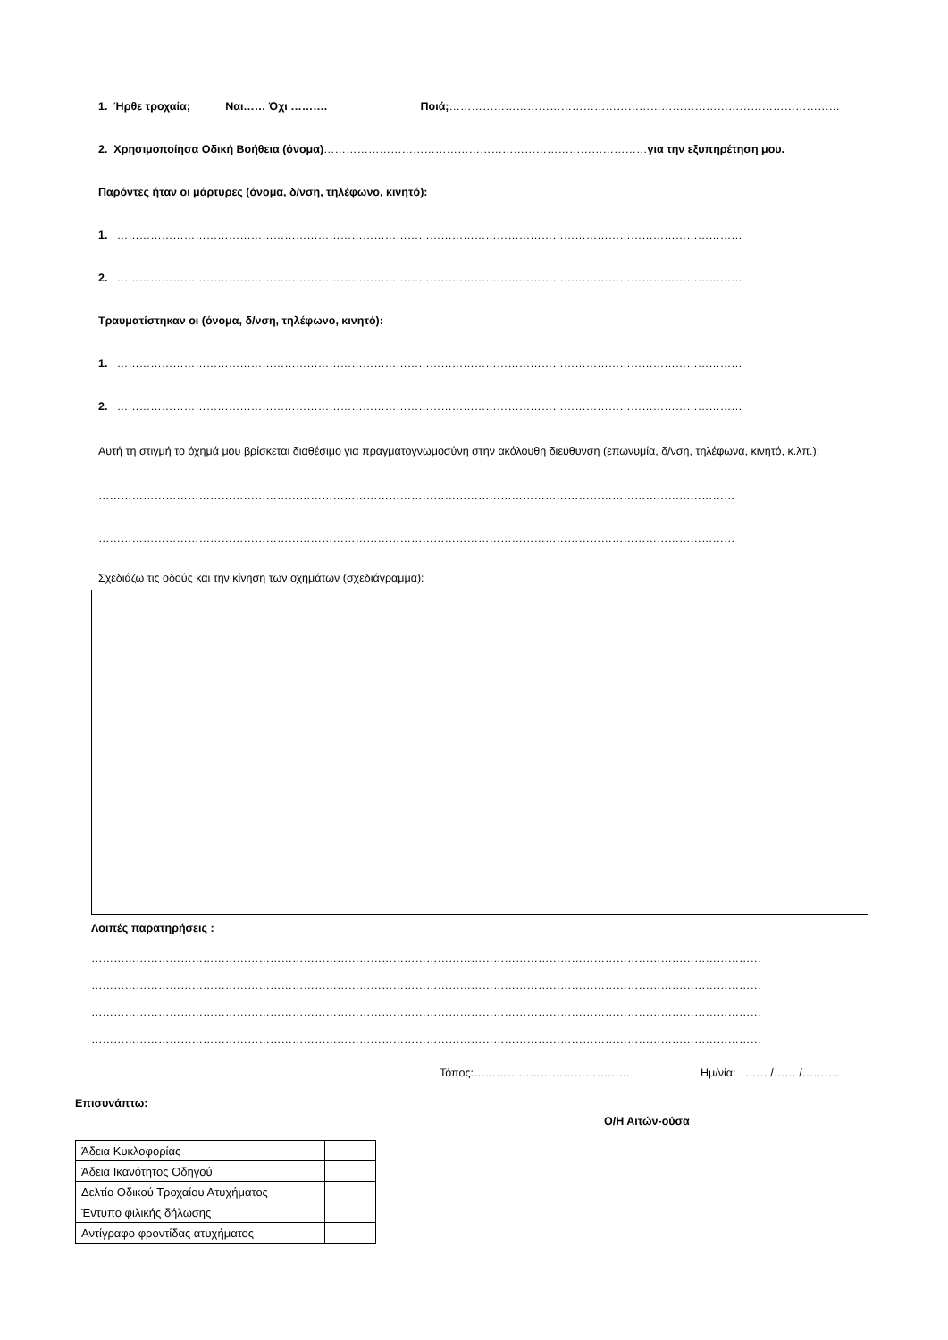1. Ήρθε τροχαία; Ναι…… Όχι ………. Ποιά; ……………………………………………………………………………………………
2. Χρησιμοποίησα Οδική Βοήθεια (όνομα)……………………………………………………………………………για την εξυπηρέτηση μου.
Παρόντες ήταν οι μάρτυρες (όνομα, δ/νση, τηλέφωνο, κινητό):
1. ……………………………………………………………………………………………………………………………………………………
2. ……………………………………………………………………………………………………………………………………………………
Τραυματίστηκαν οι (όνομα, δ/νση, τηλέφωνο, κινητό):
1. ……………………………………………………………………………………………………………………………………………………
2. ……………………………………………………………………………………………………………………………………………………
Αυτή τη στιγμή το όχημά μου βρίσκεται διαθέσιμο για πραγματογνωμοσύνη στην ακόλουθη διεύθυνση (επωνυμία, δ/νση, τηλέφωνα, κινητό, κ.λπ.):
………………………………………………………………………………………………………………………………………………………
………………………………………………………………………………………………………………………………………………………
Σχεδιάζω τις οδούς και την κίνηση των οχημάτων (σχεδιάγραμμα):
Λοιπές παρατηρήσεις :
………………………………………………………………………………………………………………………………………………………………
………………………………………………………………………………………………………………………………………………………………
………………………………………………………………………………………………………………………………………………………………
………………………………………………………………………………………………………………………………………………………………
Τόπος:…………………………………… Ημ/νία: …… /…… /……….
Επισυνάπτω:
Ο/Η Αιτών-ούσα
| Άδεια Κυκλοφορίας | |
| Άδεια Ικανότητος Οδηγού | |
| Δελτίο Οδικού Τροχαίου Ατυχήματος | |
| Έντυπο φιλικής δήλωσης | |
| Αντίγραφο φροντίδας ατυχήματος | |